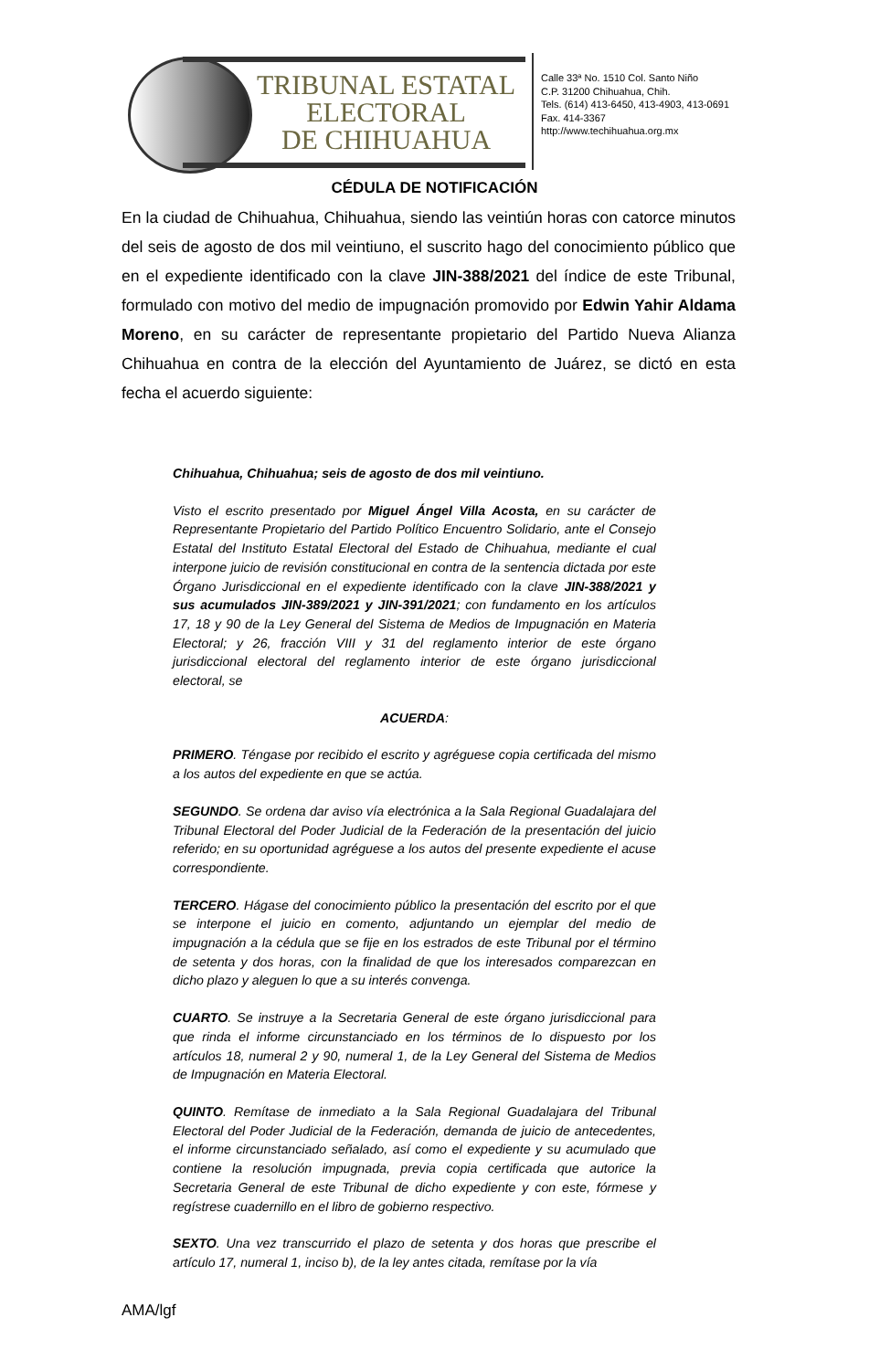TRIBUNAL ESTATAL
ELECTORAL
DE CHIHUAHUA
Calle 33ª No. 1510 Col. Santo Niño
C.P. 31200 Chihuahua, Chih.
Tels. (614) 413-6450, 413-4903, 413-0691
Fax. 414-3367
http://www.techihuahua.org.mx
CÉDULA DE NOTIFICACIÓN
En la ciudad de Chihuahua, Chihuahua, siendo las veintiún horas con catorce minutos del seis de agosto de dos mil veintiuno, el suscrito hago del conocimiento público que en el expediente identificado con la clave JIN-388/2021 del índice de este Tribunal, formulado con motivo del medio de impugnación promovido por Edwin Yahir Aldama Moreno, en su carácter de representante propietario del Partido Nueva Alianza Chihuahua en contra de la elección del Ayuntamiento de Juárez, se dictó en esta fecha el acuerdo siguiente:
Chihuahua, Chihuahua; seis de agosto de dos mil veintiuno.
Visto el escrito presentado por Miguel Ángel Villa Acosta, en su carácter de Representante Propietario del Partido Político Encuentro Solidario, ante el Consejo Estatal del Instituto Estatal Electoral del Estado de Chihuahua, mediante el cual interpone juicio de revisión constitucional en contra de la sentencia dictada por este Órgano Jurisdiccional en el expediente identificado con la clave JIN-388/2021 y sus acumulados JIN-389/2021 y JIN-391/2021; con fundamento en los artículos 17, 18 y 90 de la Ley General del Sistema de Medios de Impugnación en Materia Electoral; y 26, fracción VIII y 31 del reglamento interior de este órgano jurisdiccional electoral del reglamento interior de este órgano jurisdiccional electoral, se
ACUERDA:
PRIMERO. Téngase por recibido el escrito y agréguese copia certificada del mismo a los autos del expediente en que se actúa.
SEGUNDO. Se ordena dar aviso vía electrónica a la Sala Regional Guadalajara del Tribunal Electoral del Poder Judicial de la Federación de la presentación del juicio referido; en su oportunidad agréguese a los autos del presente expediente el acuse correspondiente.
TERCERO. Hágase del conocimiento público la presentación del escrito por el que se interpone el juicio en comento, adjuntando un ejemplar del medio de impugnación a la cédula que se fije en los estrados de este Tribunal por el término de setenta y dos horas, con la finalidad de que los interesados comparezcan en dicho plazo y aleguen lo que a su interés convenga.
CUARTO. Se instruye a la Secretaria General de este órgano jurisdiccional para que rinda el informe circunstanciado en los términos de lo dispuesto por los artículos 18, numeral 2 y 90, numeral 1, de la Ley General del Sistema de Medios de Impugnación en Materia Electoral.
QUINTO. Remítase de inmediato a la Sala Regional Guadalajara del Tribunal Electoral del Poder Judicial de la Federación, demanda de juicio de antecedentes, el informe circunstanciado señalado, así como el expediente y su acumulado que contiene la resolución impugnada, previa copia certificada que autorice la Secretaria General de este Tribunal de dicho expediente y con este, fórmese y regístrese cuadernillo en el libro de gobierno respectivo.
SEXTO. Una vez transcurrido el plazo de setenta y dos horas que prescribe el artículo 17, numeral 1, inciso b), de la ley antes citada, remítase por la vía
AMA/lgf